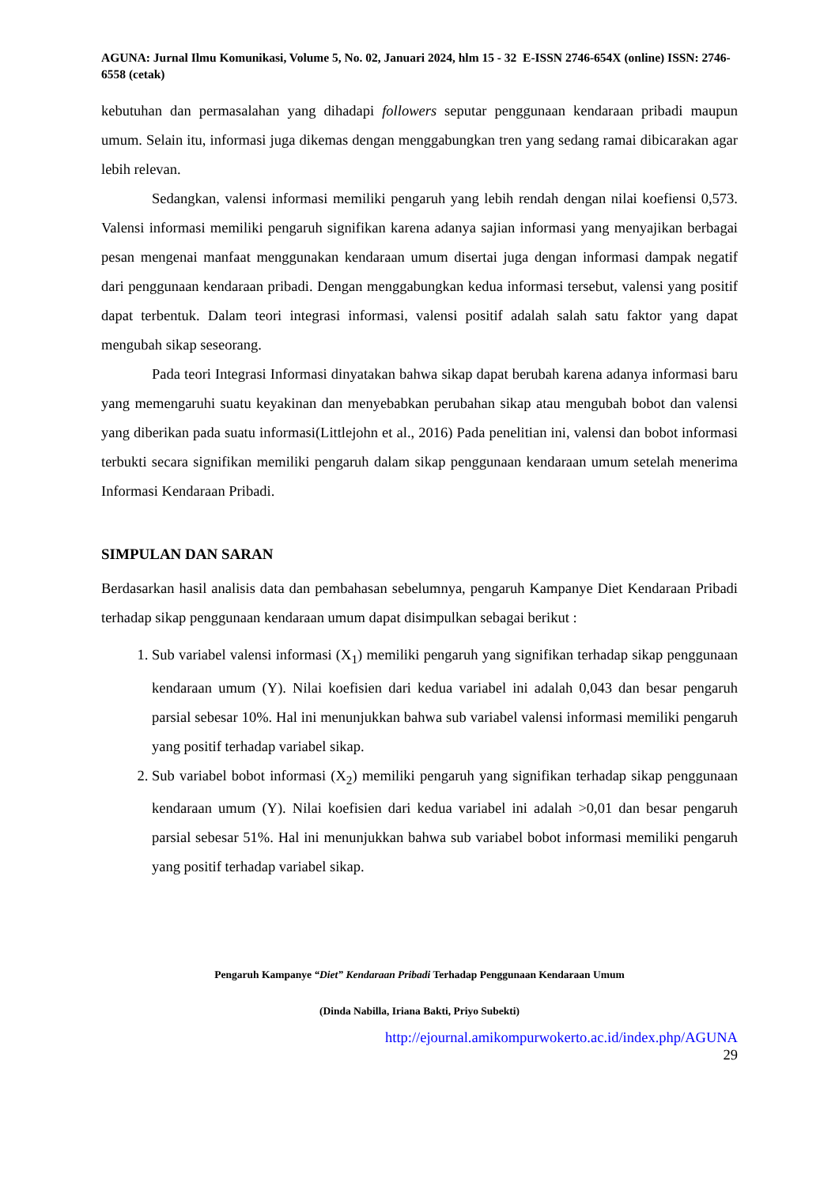AGUNA: Jurnal Ilmu Komunikasi, Volume 5, No. 02, Januari 2024, hlm 15 - 32 E-ISSN 2746-654X (online) ISSN: 2746-6558 (cetak)
kebutuhan dan permasalahan yang dihadapi followers seputar penggunaan kendaraan pribadi maupun umum. Selain itu, informasi juga dikemas dengan menggabungkan tren yang sedang ramai dibicarakan agar lebih relevan.
Sedangkan, valensi informasi memiliki pengaruh yang lebih rendah dengan nilai koefiensi 0,573. Valensi informasi memiliki pengaruh signifikan karena adanya sajian informasi yang menyajikan berbagai pesan mengenai manfaat menggunakan kendaraan umum disertai juga dengan informasi dampak negatif dari penggunaan kendaraan pribadi. Dengan menggabungkan kedua informasi tersebut, valensi yang positif dapat terbentuk. Dalam teori integrasi informasi, valensi positif adalah salah satu faktor yang dapat mengubah sikap seseorang.
Pada teori Integrasi Informasi dinyatakan bahwa sikap dapat berubah karena adanya informasi baru yang memengaruhi suatu keyakinan dan menyebabkan perubahan sikap atau mengubah bobot dan valensi yang diberikan pada suatu informasi(Littlejohn et al., 2016) Pada penelitian ini, valensi dan bobot informasi terbukti secara signifikan memiliki pengaruh dalam sikap penggunaan kendaraan umum setelah menerima Informasi Kendaraan Pribadi.
SIMPULAN DAN SARAN
Berdasarkan hasil analisis data dan pembahasan sebelumnya, pengaruh Kampanye Diet Kendaraan Pribadi terhadap sikap penggunaan kendaraan umum dapat disimpulkan sebagai berikut :
1. Sub variabel valensi informasi (X<sub>1</sub>) memiliki pengaruh yang signifikan terhadap sikap penggunaan kendaraan umum (Y). Nilai koefisien dari kedua variabel ini adalah 0,043 dan besar pengaruh parsial sebesar 10%. Hal ini menunjukkan bahwa sub variabel valensi informasi memiliki pengaruh yang positif terhadap variabel sikap.
2. Sub variabel bobot informasi (X<sub>2</sub>) memiliki pengaruh yang signifikan terhadap sikap penggunaan kendaraan umum (Y). Nilai koefisien dari kedua variabel ini adalah >0,01 dan besar pengaruh parsial sebesar 51%. Hal ini menunjukkan bahwa sub variabel bobot informasi memiliki pengaruh yang positif terhadap variabel sikap.
Pengaruh Kampanye “Diet” Kendaraan Pribadi Terhadap Penggunaan Kendaraan Umum
(Dinda Nabilla, Iriana Bakti, Priyo Subekti)
http://ejournal.amikompurwokerto.ac.id/index.php/AGUNA
29